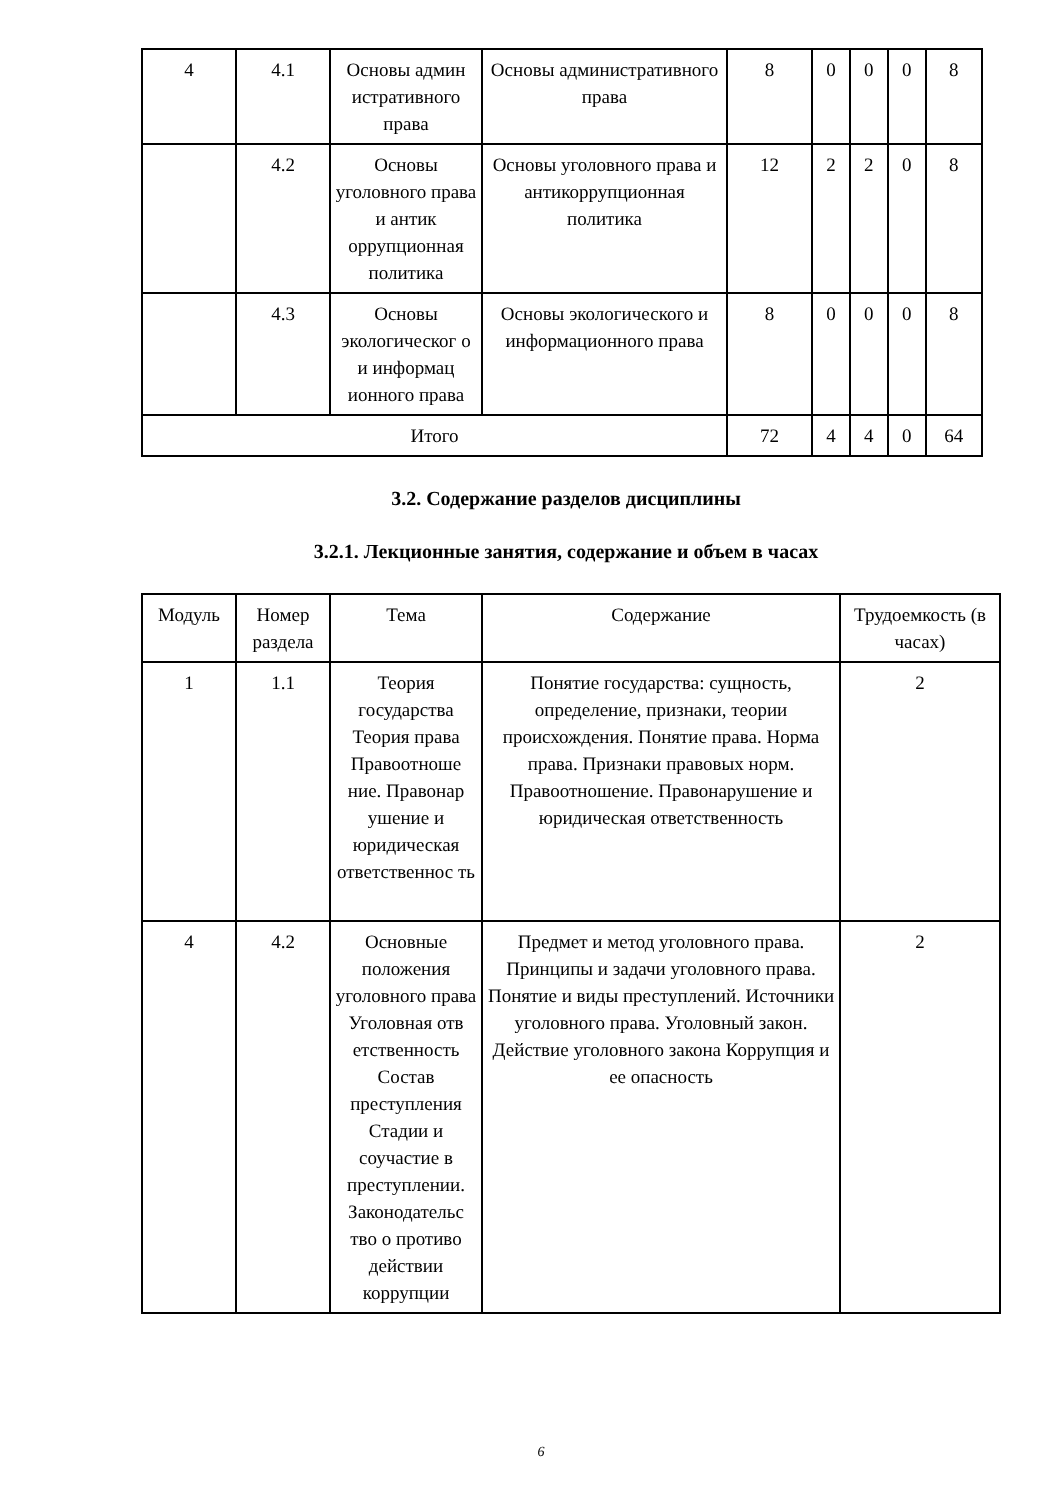| 4 | 4.1 | Основы админ истративного права | Основы административного права | 8 | 0 | 0 | 0 | 8 |
| | 4.2 | Основы уголовного права и антик оррупционная политика | Основы уголовного права и антикоррупционная политика | 12 | 2 | 2 | 0 | 8 |
| | 4.3 | Основы экологическог о и информац ионного права | Основы экологического и информационного права | 8 | 0 | 0 | 0 | 8 |
| Итого | | | | 72 | 4 | 4 | 0 | 64 |
3.2. Содержание разделов дисциплины
3.2.1. Лекционные занятия, содержание и объем в часах
| Модуль | Номер раздела | Тема | Содержание | Трудоемкость (в часах) |
| --- | --- | --- | --- | --- |
| 1 | 1.1 | Теория государства Теория права Правоотноше ние. Правонар ушение и юридическая ответственнос ть | Понятие государства: сущность, определение, признаки, теории происхождения. Понятие права. Норма права. Признаки правовых норм. Правоотношение. Правонарушение и юридическая ответственность | 2 |
| 4 | 4.2 | Основные положения уголовного права Уголовная отв етственность Состав преступления Стадии и соучастие в преступлении. Законодательс тво о противо действии коррупции | Предмет и метод уголовного права. Принципы и задачи уголовного права. Понятие и виды преступлений. Источники уголовного права. Уголовный закон. Действие уголовного закона Коррупция и ее опасность | 2 |
6